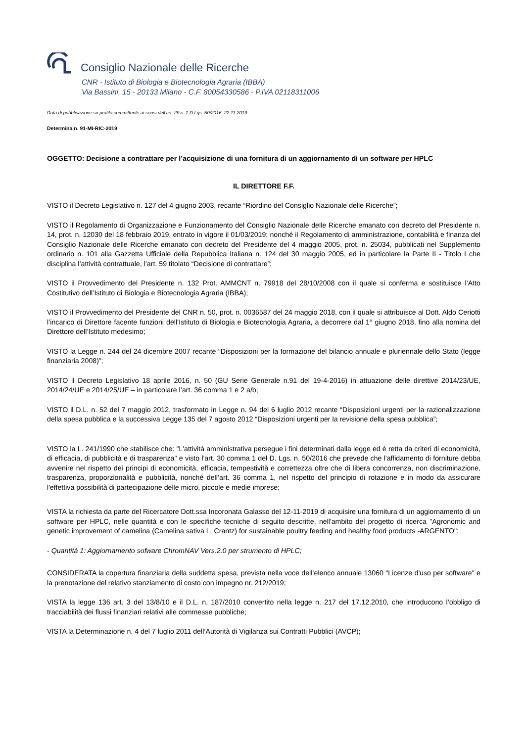Consiglio Nazionale delle Ricerche
CNR - Istituto di Biologia e Biotecnologia Agraria (IBBA)
Via Bassini, 15 - 20133 Milano - C.F. 80054330586 - P.IVA 02118311006
Data di pubblicazione su profilo committente ai sensi dell'art. 29 c. 1 D.Lgs. 50/2016: 22.11.2019
Determina n. 91-MI-RIC-2019
OGGETTO: Decisione a contrattare per l’acquisizione di una fornitura di un aggiornamento di un software per HPLC
IL DIRETTORE F.F.
VISTO il Decreto Legislativo n. 127 del 4 giugno 2003, recante “Riordino del Consiglio Nazionale delle Ricerche”;
VISTO il Regolamento di Organizzazione e Funzionamento del Consiglio Nazionale delle Ricerche emanato con decreto del Presidente n. 14, prot. n. 12030 del 18 febbraio 2019, entrato in vigore il 01/03/2019; nonché il Regolamento di amministrazione, contabilità e finanza del Consiglio Nazionale delle Ricerche emanato con decreto del Presidente del 4 maggio 2005, prot. n. 25034, pubblicati nel Supplemento ordinario n. 101 alla Gazzetta Ufficiale della Repubblica Italiana n. 124 del 30 maggio 2005, ed in particolare la Parte II - Titolo I che disciplina l’attività contrattuale, l’art. 59 titolato “Decisione di contrattare”;
VISTO il Provvedimento del Presidente n. 132 Prot. AMMCNT n. 79918 del 28/10/2008 con il quale si conferma e sostituisce l’Atto Costitutivo dell’Istituto di Biologia e Biotecnologia Agraria (IBBA);
VISTO il Provvedimento del Presidente del CNR n. 50, prot. n. 0036587 del 24 maggio 2018, con il quale si attribuisce al Dott. Aldo Ceriotti l’incarico di Direttore facente funzioni dell’Istituto di Biologia e Biotecnologia Agraria, a decorrere dal 1° giugno 2018, fino alla nomina del Direttore dell’Istituto medesimo;
VISTO la Legge n. 244 del 24 dicembre 2007 recante “Disposizioni per la formazione del bilancio annuale e pluriennale dello Stato (legge finanziaria 2008)”;
VISTO il Decreto Legislativo 18 aprile 2016, n. 50 (GU Serie Generale n.91 del 19-4-2016) in attuazione delle direttive 2014/23/UE, 2014/24/UE e 2014/25/UE – in particolare l’art. 36 comma 1 e 2 a/b;
VISTO il D.L. n. 52 del 7 maggio 2012, trasformato in Legge n. 94 del 6 luglio 2012 recante “Disposizioni urgenti per la razionalizzazione della spesa pubblica e la successiva Legge 135 del 7 agosto 2012 “Disposizioni urgenti per la revisione della spesa pubblica”;
VISTO la L. 241/1990 che stabilisce che: "L'attività amministrativa persegue i fini determinati dalla legge ed è retta da criteri di economicità, di efficacia, di pubblicità e di trasparenza" e visto l'art. 30 comma 1 del D. Lgs. n. 50/2016 che prevede che l'affidamento di forniture debba avvenire nel rispetto dei principi di economicità, efficacia, tempestività e correttezza oltre che di libera concorrenza, non discriminazione, trasparenza, proporzionalità e pubblicità, nonché dell’art. 36 comma 1, nel rispetto del principio di rotazione e in modo da assicurare l'effettiva possibilità di partecipazione delle micro, piccole e medie imprese;
VISTA la richiesta da parte del Ricercatore Dott.ssa Incoronata Galasso del 12-11-2019 di acquisire una fornitura di un aggiornamento di un software per HPLC, nelle quantità e con le specifiche tecniche di seguito descritte, nell'ambito del progetto di ricerca "Agronomic and genetic improvement of camelina (Camelina sativa L. Crantz) for sustainable poultry feeding and healthy food products -ARGENTO":
- Quantità 1: Aggiornamento sofware ChromNAV Vers.2.0 per strumento di HPLC;
CONSIDERATA la copertura finanziaria della suddetta spesa, prevista nella voce dell’elenco annuale 13060 "Licenze d'uso per software" e la prenotazione del relativo stanziamento di costo con impegno nr. 212/2019;
VISTA la legge 136 art. 3 del 13/8/10 e il D.L. n. 187/2010 convertito nella legge n. 217 del 17.12.2010, che introducono l’obbligo di tracciabilità dei flussi finanziari relativi alle commesse pubbliche;
VISTA la Determinazione n. 4 del 7 luglio 2011 dell’Autorità di Vigilanza sui Contratti Pubblici (AVCP);